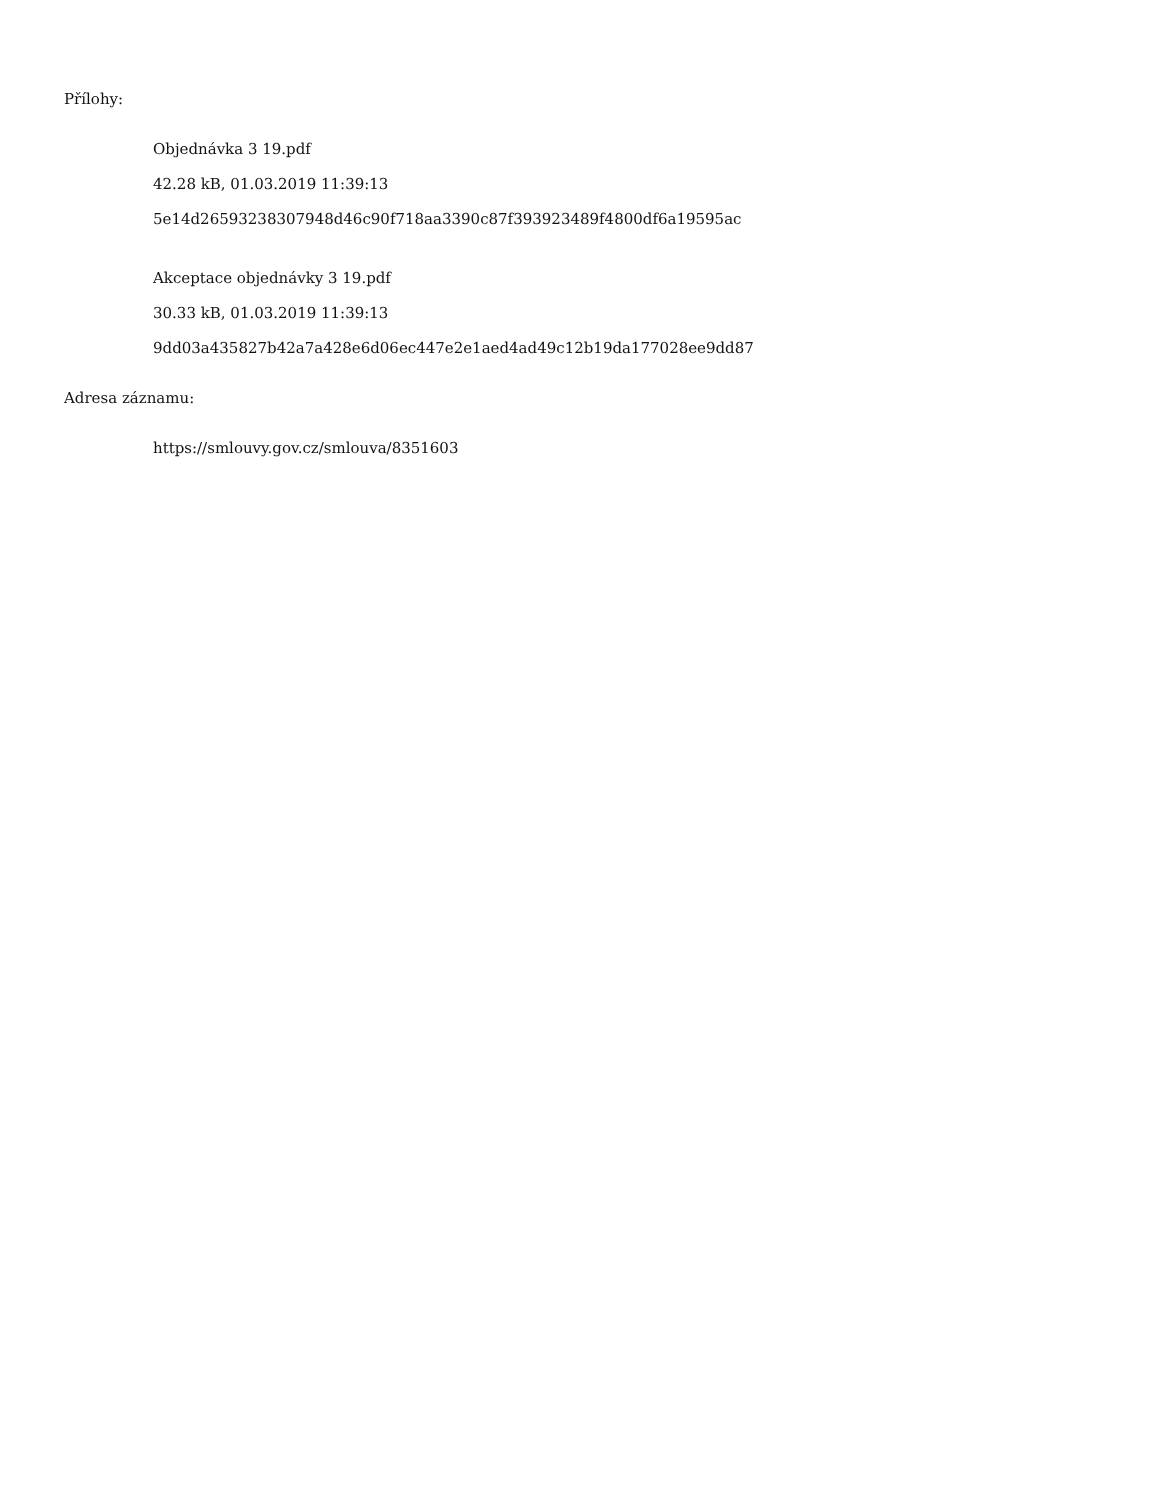Přílohy:
Objednávka 3 19.pdf
42.28 kB, 01.03.2019 11:39:13
5e14d26593238307948d46c90f718aa3390c87f393923489f4800df6a19595ac
Akceptace objednávky 3 19.pdf
30.33 kB, 01.03.2019 11:39:13
9dd03a435827b42a7a428e6d06ec447e2e1aed4ad49c12b19da177028ee9dd87
Adresa záznamu:
https://smlouvy.gov.cz/smlouva/8351603